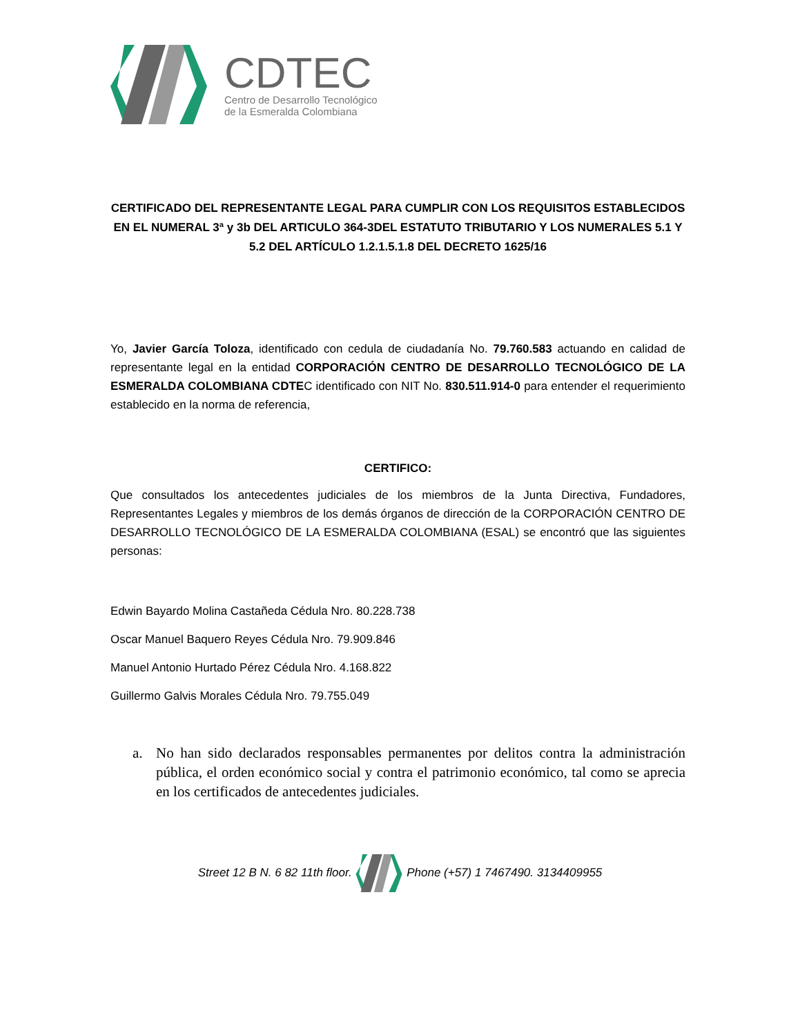CDTEC
Centro de Desarrollo Tecnológico
de la Esmeralda Colombiana
CERTIFICADO DEL REPRESENTANTE LEGAL PARA CUMPLIR CON LOS REQUISITOS ESTABLECIDOS EN EL NUMERAL 3ª y 3b DEL ARTICULO 364-3DEL ESTATUTO TRIBUTARIO Y LOS NUMERALES 5.1 Y 5.2 DEL ARTÍCULO 1.2.1.5.1.8 DEL DECRETO 1625/16
Yo, Javier García Toloza, identificado con cedula de ciudadanía No. 79.760.583 actuando en calidad de representante legal en la entidad CORPORACIÓN CENTRO DE DESARROLLO TECNOLÓGICO DE LA ESMERALDA COLOMBIANA CDTEC identificado con NIT No. 830.511.914-0 para entender el requerimiento establecido en la norma de referencia,
CERTIFICO:
Que consultados los antecedentes judiciales de los miembros de la Junta Directiva, Fundadores, Representantes Legales y miembros de los demás órganos de dirección de la CORPORACIÓN CENTRO DE DESARROLLO TECNOLÓGICO DE LA ESMERALDA COLOMBIANA (ESAL) se encontró que las siguientes personas:
Edwin Bayardo Molina Castañeda Cédula Nro. 80.228.738
Oscar Manuel Baquero Reyes Cédula Nro. 79.909.846
Manuel Antonio Hurtado Pérez Cédula Nro. 4.168.822
Guillermo Galvis Morales Cédula Nro. 79.755.049
a. No han sido declarados responsables permanentes por delitos contra la administración pública, el orden económico social y contra el patrimonio económico, tal como se aprecia en los certificados de antecedentes judiciales.
Street 12 B N. 6 82 11th floor. Phone (+57) 1 7467490. 3134409955